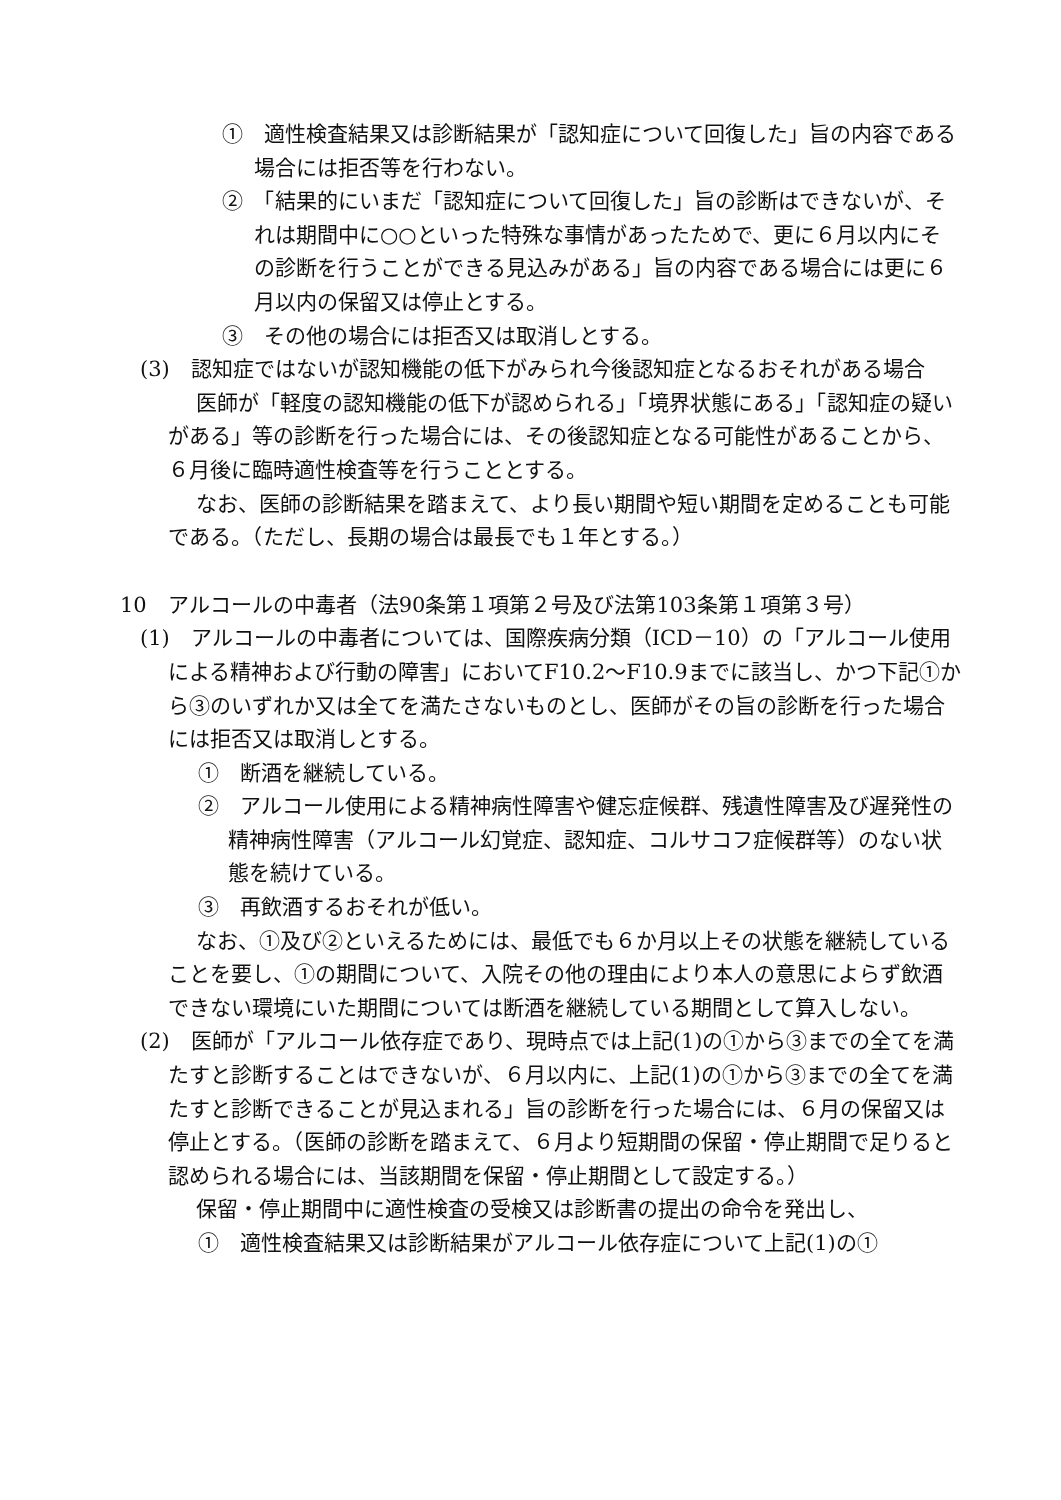①　適性検査結果又は診断結果が「認知症について回復した」旨の内容である場合には拒否等を行わない。
②　「結果的にいまだ「認知症について回復した」旨の診断はできないが、それは期間中に○○といった特殊な事情があったためで、更に６月以内にその診断を行うことができる見込みがある」旨の内容である場合には更に６月以内の保留又は停止とする。
③　その他の場合には拒否又は取消しとする。
(3)　認知症ではないが認知機能の低下がみられ今後認知症となるおそれがある場合
医師が「軽度の認知機能の低下が認められる」「境界状態にある」「認知症の疑いがある」等の診断を行った場合には、その後認知症となる可能性があることから、６月後に臨時適性検査等を行うこととする。
なお、医師の診断結果を踏まえて、より長い期間や短い期間を定めることも可能である。（ただし、長期の場合は最長でも１年とする。）
10　アルコールの中毒者（法90条第１項第２号及び法第103条第１項第３号）
(1)　アルコールの中毒者については、国際疾病分類（ICD－10）の「アルコール使用による精神および行動の障害」においてF10.2～F10.9までに該当し、かつ下記①から③のいずれか又は全てを満たさないものとし、医師がその旨の診断を行った場合には拒否又は取消しとする。
①　断酒を継続している。
②　アルコール使用による精神病性障害や健忘症候群、残遺性障害及び遅発性の精神病性障害（アルコール幻覚症、認知症、コルサコフ症候群等）のない状態を続けている。
③　再飲酒するおそれが低い。
なお、①及び②といえるためには、最低でも６か月以上その状態を継続していることを要し、①の期間について、入院その他の理由により本人の意思によらず飲酒できない環境にいた期間については断酒を継続している期間として算入しない。
(2)　医師が「アルコール依存症であり、現時点では上記(1)の①から③までの全てを満たすと診断することはできないが、６月以内に、上記(1)の①から③までの全てを満たすと診断できることが見込まれる」旨の診断を行った場合には、６月の保留又は停止とする。（医師の診断を踏まえて、６月より短期間の保留・停止期間で足りると認められる場合には、当該期間を保留・停止期間として設定する。）
保留・停止期間中に適性検査の受検又は診断書の提出の命令を発出し、
①　適性検査結果又は診断結果がアルコール依存症について上記(1)の①